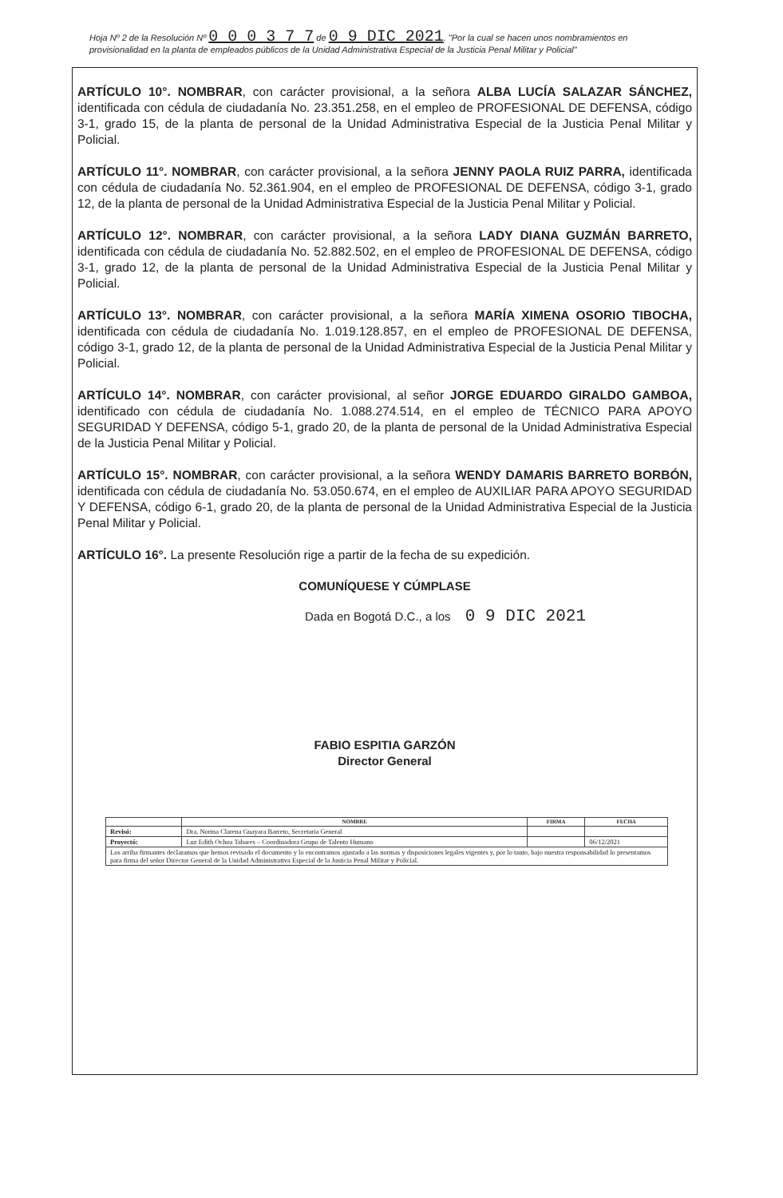Hoja Nº 2 de la Resolución Nº 0 0 0 3 7 7 de 0 9 DIC 2021. "Por la cual se hacen unos nombramientos en provisionalidad en la planta de empleados públicos de la Unidad Administrativa Especial de la Justicia Penal Militar y Policial"
ARTÍCULO 10°. NOMBRAR, con carácter provisional, a la señora ALBA LUCÍA SALAZAR SÁNCHEZ, identificada con cédula de ciudadanía No. 23.351.258, en el empleo de PROFESIONAL DE DEFENSA, código 3-1, grado 15, de la planta de personal de la Unidad Administrativa Especial de la Justicia Penal Militar y Policial.
ARTÍCULO 11°. NOMBRAR, con carácter provisional, a la señora JENNY PAOLA RUIZ PARRA, identificada con cédula de ciudadanía No. 52.361.904, en el empleo de PROFESIONAL DE DEFENSA, código 3-1, grado 12, de la planta de personal de la Unidad Administrativa Especial de la Justicia Penal Militar y Policial.
ARTÍCULO 12°. NOMBRAR, con carácter provisional, a la señora LADY DIANA GUZMÁN BARRETO, identificada con cédula de ciudadanía No. 52.882.502, en el empleo de PROFESIONAL DE DEFENSA, código 3-1, grado 12, de la planta de personal de la Unidad Administrativa Especial de la Justicia Penal Militar y Policial.
ARTÍCULO 13°. NOMBRAR, con carácter provisional, a la señora MARÍA XIMENA OSORIO TIBOCHA, identificada con cédula de ciudadanía No. 1.019.128.857, en el empleo de PROFESIONAL DE DEFENSA, código 3-1, grado 12, de la planta de personal de la Unidad Administrativa Especial de la Justicia Penal Militar y Policial.
ARTÍCULO 14°. NOMBRAR, con carácter provisional, al señor JORGE EDUARDO GIRALDO GAMBOA, identificado con cédula de ciudadanía No. 1.088.274.514, en el empleo de TÉCNICO PARA APOYO SEGURIDAD Y DEFENSA, código 5-1, grado 20, de la planta de personal de la Unidad Administrativa Especial de la Justicia Penal Militar y Policial.
ARTÍCULO 15°. NOMBRAR, con carácter provisional, a la señora WENDY DAMARIS BARRETO BORBÓN, identificada con cédula de ciudadanía No. 53.050.674, en el empleo de AUXILIAR PARA APOYO SEGURIDAD Y DEFENSA, código 6-1, grado 20, de la planta de personal de la Unidad Administrativa Especial de la Justicia Penal Militar y Policial.
ARTÍCULO 16°. La presente Resolución rige a partir de la fecha de su expedición.
COMUNÍQUESE Y CÚMPLASE
Dada en Bogotá D.C., a los 0 9 DIC 2021
FABIO ESPITIA GARZÓN
Director General
| | NOMBRE | FIRMA | FECHA |
| --- | --- | --- | --- |
| Revisó: | Dra. Norma Clarena Guayara Barreto, Secretaria General | | |
| Proyectó: | Luz Edith Ochoa Tabares – Coordinadora Grupo de Talento Humano | | 06/12/2021 |
| Los arriba firmantes declaramos que hemos revisado el documento y lo encontramos ajustado a las normas y disposiciones legales vigentes y, por lo tanto, bajo nuestra responsabilidad lo presentamos para firma del señor Director General de la Unidad Administrativa Especial de la Justicia Penal Militar y Policial. | | | |